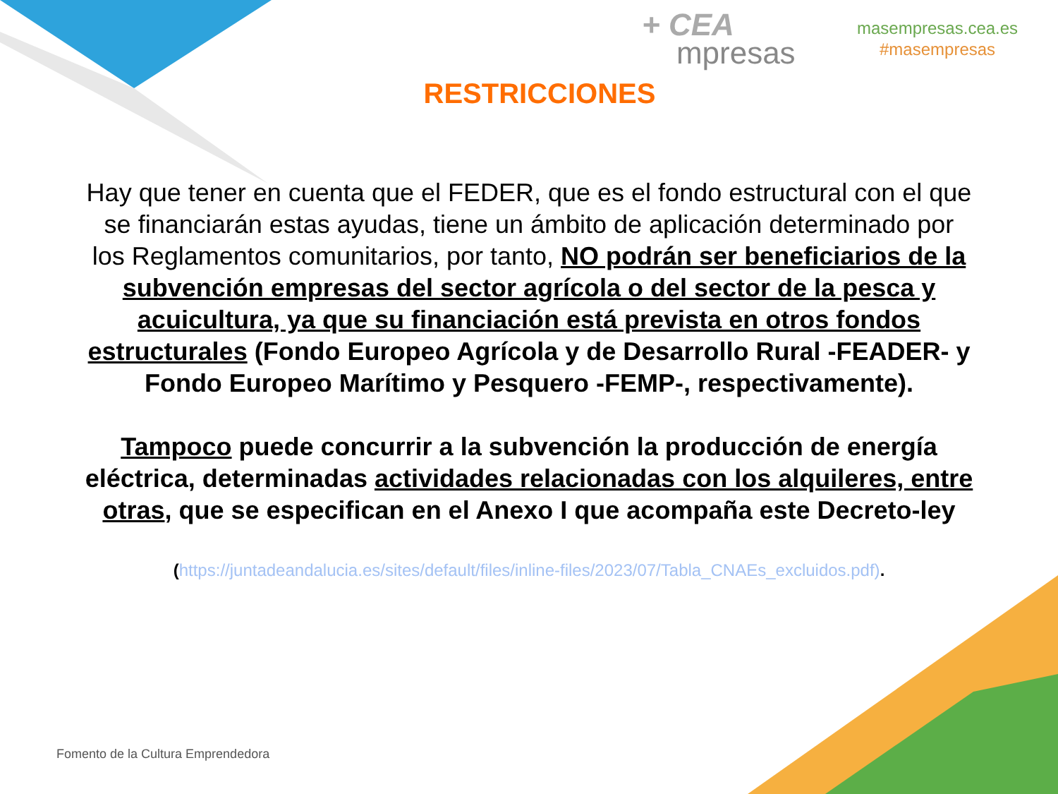+ CEA
mpresas
masempresas.cea.es
#masempresas
RESTRICCIONES
Hay que tener en cuenta que el FEDER, que es el fondo estructural con el que se financiarán estas ayudas, tiene un ámbito de aplicación determinado por los Reglamentos comunitarios, por tanto, NO podrán ser beneficiarios de la subvención empresas del sector agrícola o del sector de la pesca y acuicultura, ya que su financiación está prevista en otros fondos estructurales (Fondo Europeo Agrícola y de Desarrollo Rural -FEADER- y Fondo Europeo Marítimo y Pesquero -FEMP-, respectivamente).
Tampoco puede concurrir a la subvención la producción de energía eléctrica, determinadas actividades relacionadas con los alquileres, entre otras, que se especifican en el Anexo I que acompaña este Decreto-ley
(https://juntadeandalucia.es/sites/default/files/inline-files/2023/07/Tabla_CNAEs_excluidos.pdf).
Fomento de la Cultura Emprendedora